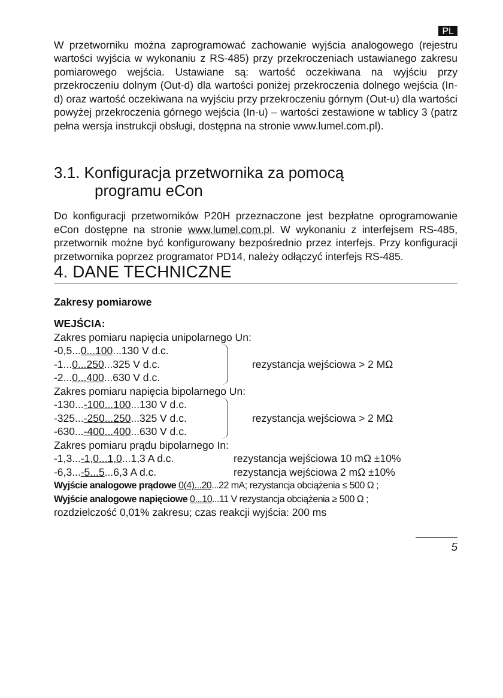PL
W przetworniku można zaprogramować zachowanie wyjścia analogowego (rejestru wartości wyjścia w wykonaniu z RS-485) przy przekroczeniach ustawianego zakresu pomiarowego wejścia. Ustawiane są: wartość oczekiwana na wyjściu przy przekroczeniu dolnym (Out-d) dla wartości poniżej przekroczenia dolnego wejścia (In-d) oraz wartość oczekiwana na wyjściu przy przekroczeniu górnym (Out-u) dla wartości powyżej przekroczenia górnego wejścia (In-u) – wartości zestawione w tablicy 3 (patrz pełna wersja instrukcji obsługi, dostępna na stronie www.lumel.com.pl).
3.1. Konfiguracja przetwornika za pomocą
programu eCon
Do konfiguracji przetworników P20H przeznaczone jest bezpłatne oprogramowanie eCon dostępne na stronie www.lumel.com.pl. W wykonaniu z interfejsem RS-485, przetwornik możne być konfigurowany bezpośrednio przez interfejs. Przy konfiguracji przetwornika poprzez programator PD14, należy odłączyć interfejs RS-485.
4. DANE TECHNICZNE
Zakresy pomiarowe
WEJŚCIA:
Zakres pomiaru napięcia unipolarnego Un:
-0,5...0...100...130 V d.c.
-1...0...250...325 V d.c.
-2...0...400...630 V d.c.
rezystancja wejściowa > 2 MΩ
Zakres pomiaru napięcia bipolarnego Un:
-130...-100...100...130 V d.c.
-325...-250...250...325 V d.c.
-630...-400...400...630 V d.c.
rezystancja wejściowa > 2 MΩ
Zakres pomiaru prądu bipolarnego In:
-1,3...-1,0...1,0...1,3 A d.c.
rezystancja wejściowa 10 mΩ ±10%
-6,3...-5...5...6,3 A d.c. rezystancja wejściowa 2 mΩ ±10%
Wyjście analogowe prądowe 0(4)...20...22 mA; rezystancja obciążenia ≤ 500 Ω ;
Wyjście analogowe napięciowe 0...10...11 V rezystancja obciążenia ≥ 500 Ω ;
rozdzielczość 0,01% zakresu; czas reakcji wyjścia: 200 ms
5